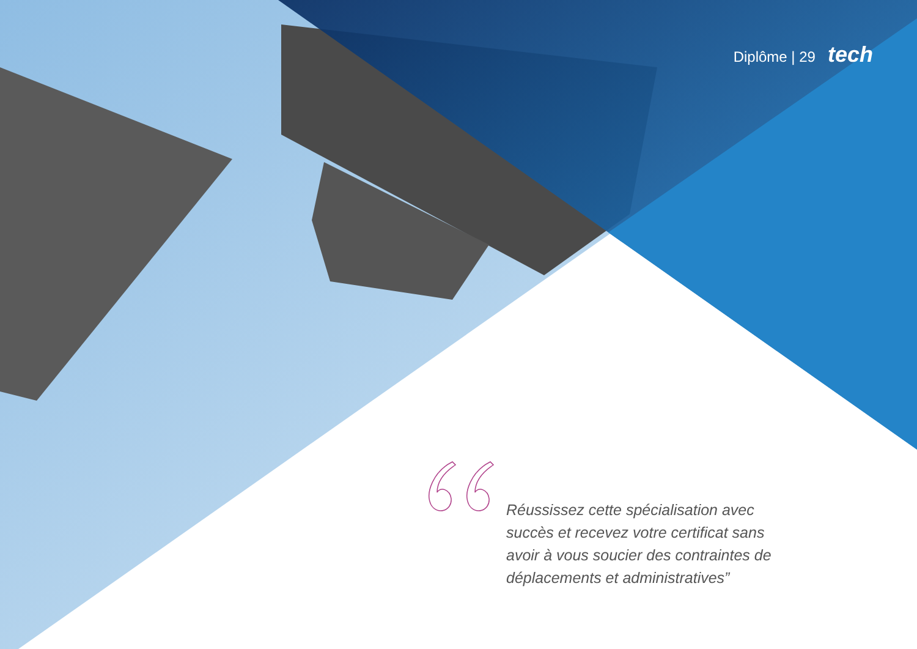Diplôme | 29 tech
Réussissez cette spécialisation avec succès et recevez votre certificat sans avoir à vous soucier des contraintes de déplacements et administratives”